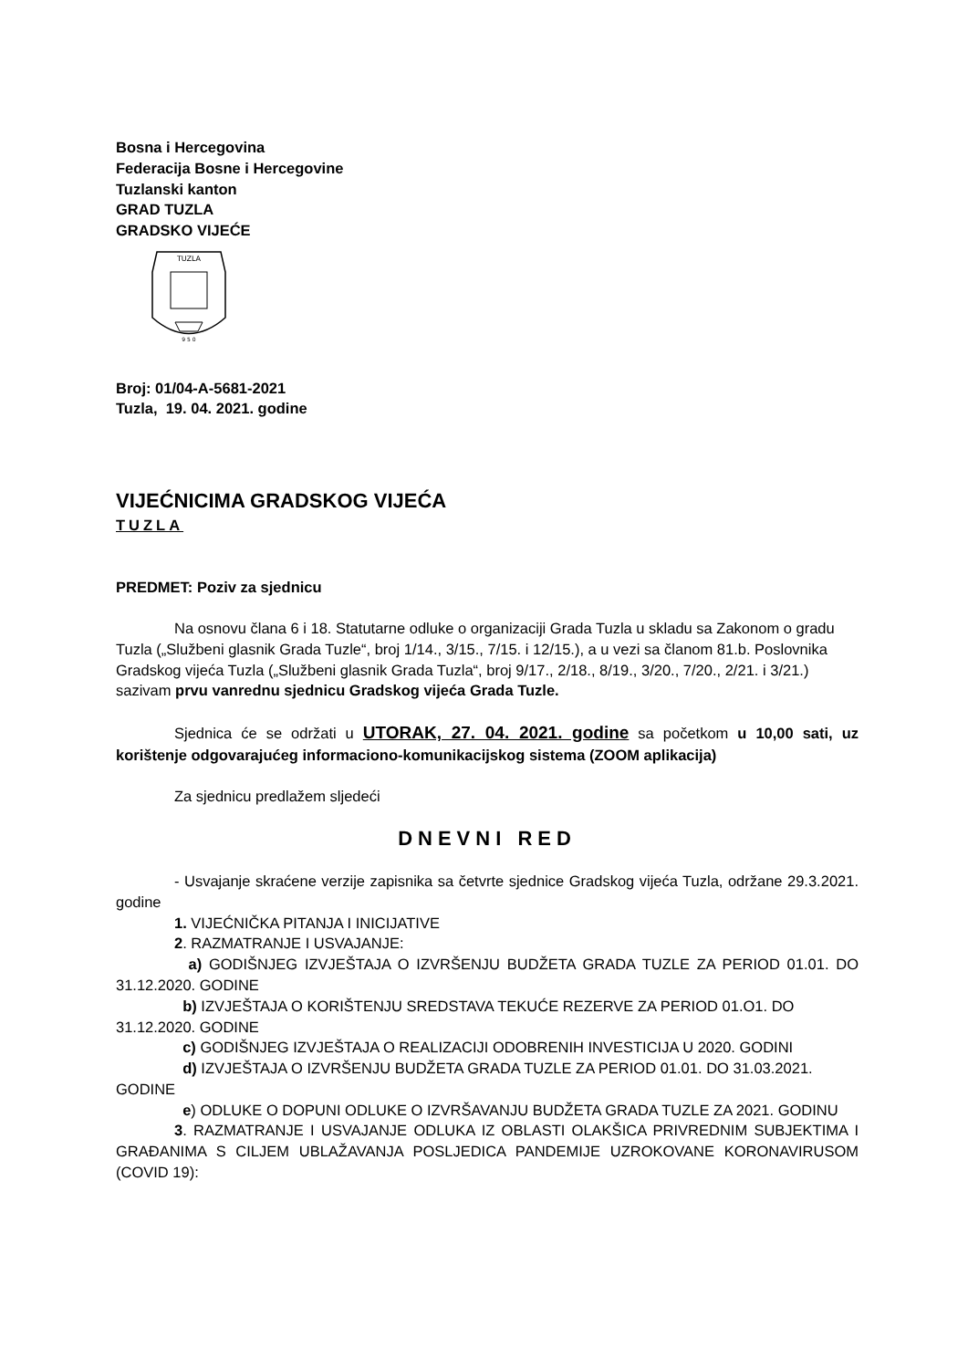Bosna i Hercegovina
Federacija Bosne i Hercegovine
Tuzlanski kanton
GRAD TUZLA
GRADSKO VIJEĆE
TUZLA
9 5 0
Broj: 01/04-A-5681-2021
Tuzla, 19. 04. 2021. godine
VIJEĆNICIMA GRADSKOG VIJEĆA
TUZLA
PREDMET: Poziv za sjednicu
Na osnovu člana 6 i 18. Statutarne odluke o organizaciji Grada Tuzla u skladu sa Zakonom o gradu Tuzla („Službeni glasnik Grada Tuzle“, broj 1/14., 3/15., 7/15. i 12/15.), a u vezi sa članom 81.b. Poslovnika Gradskog vijeća Tuzla („Službeni glasnik Grada Tuzla“, broj 9/17., 2/18., 8/19., 3/20., 7/20., 2/21. i 3/21.) sazivam prvu vanrednu sjednicu Gradskog vijeća Grada Tuzle.
Sjednica će se održati u UTORAK, 27. 04. 2021. godine sa početkom u 10,00 sati, uz korištenje odgovarajućeg informaciono-komunikacijskog sistema (ZOOM aplikacija)
Za sjednicu predlažem sljedeći
DNEVNI RED
- Usvajanje skraćene verzije zapisnika sa četvrte sjednice Gradskog vijeća Tuzla, održane 29.3.2021. godine
1. VIJEĆNIČKA PITANJA I INICIJATIVE
2. RAZMATRANJE I USVAJANJE:
a) GODIŠNJEG IZVJEŠTAJA O IZVRŠENJU BUDŽETA GRADA TUZLE ZA PERIOD 01.01. DO 31.12.2020. GODINE
b) IZVJEŠTAJA O KORIŠTENJU SREDSTAVA TEKUĆE REZERVE ZA PERIOD 01.O1. DO 31.12.2020. GODINE
c) GODIŠNJEG IZVJEŠTAJA O REALIZACIJI ODOBRENIH INVESTICIJA U 2020. GODINI
d) IZVJEŠTAJA O IZVRŠENJU BUDŽETA GRADA TUZLE ZA PERIOD 01.01. DO 31.03.2021. GODINE
e) ODLUKE O DOPUNI ODLUKE O IZVRŠAVANJU BUDŽETA GRADA TUZLE ZA 2021. GODINU
3. RAZMATRANJE I USVAJANJE ODLUKA IZ OBLASTI OLAKŠICA PRIVREDNIM SUBJEKTIMA I GRAĐANIMA S CILJEM UBLAŽAVANJA POSLJEDICA PANDEMIJE UZROKOVANE KORONAVIRUSOM (COVID 19):